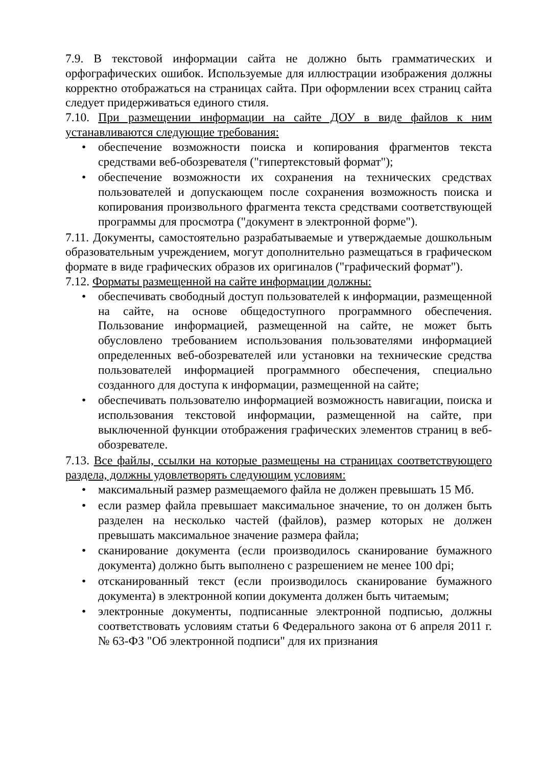7.9. В текстовой информации сайта не должно быть грамматических и орфографических ошибок. Используемые для иллюстрации изображения должны корректно отображаться на страницах сайта. При оформлении всех страниц сайта следует придерживаться единого стиля.
7.10. При размещении информации на сайте ДОУ в виде файлов к ним устанавливаются следующие требования:
• обеспечение возможности поиска и копирования фрагментов текста средствами веб-обозревателя ("гипертекстовый формат");
• обеспечение возможности их сохранения на технических средствах пользователей и допускающем после сохранения возможность поиска и копирования произвольного фрагмента текста средствами соответствующей программы для просмотра ("документ в электронной форме").
7.11. Документы, самостоятельно разрабатываемые и утверждаемые дошкольным образовательным учреждением, могут дополнительно размещаться в графическом формате в виде графических образов их оригиналов ("графический формат").
7.12. Форматы размещенной на сайте информации должны:
• обеспечивать свободный доступ пользователей к информации, размещенной на сайте, на основе общедоступного программного обеспечения. Пользование информацией, размещенной на сайте, не может быть обусловлено требованием использования пользователями информацией определенных веб-обозревателей или установки на технические средства пользователей информацией программного обеспечения, специально созданного для доступа к информации, размещенной на сайте;
• обеспечивать пользователю информацией возможность навигации, поиска и использования текстовой информации, размещенной на сайте, при выключенной функции отображения графических элементов страниц в веб-обозревателе.
7.13. Все файлы, ссылки на которые размещены на страницах соответствующего раздела, должны удовлетворять следующим условиям:
• максимальный размер размещаемого файла не должен превышать 15 Мб.
• если размер файла превышает максимальное значение, то он должен быть разделен на несколько частей (файлов), размер которых не должен превышать максимальное значение размера файла;
• сканирование документа (если производилось сканирование бумажного документа) должно быть выполнено с разрешением не менее 100 dpi;
• отсканированный текст (если производилось сканирование бумажного документа) в электронной копии документа должен быть читаемым;
• электронные документы, подписанные электронной подписью, должны соответствовать условиям статьи 6 Федерального закона от 6 апреля 2011 г. № 63-ФЗ "Об электронной подписи" для их признания